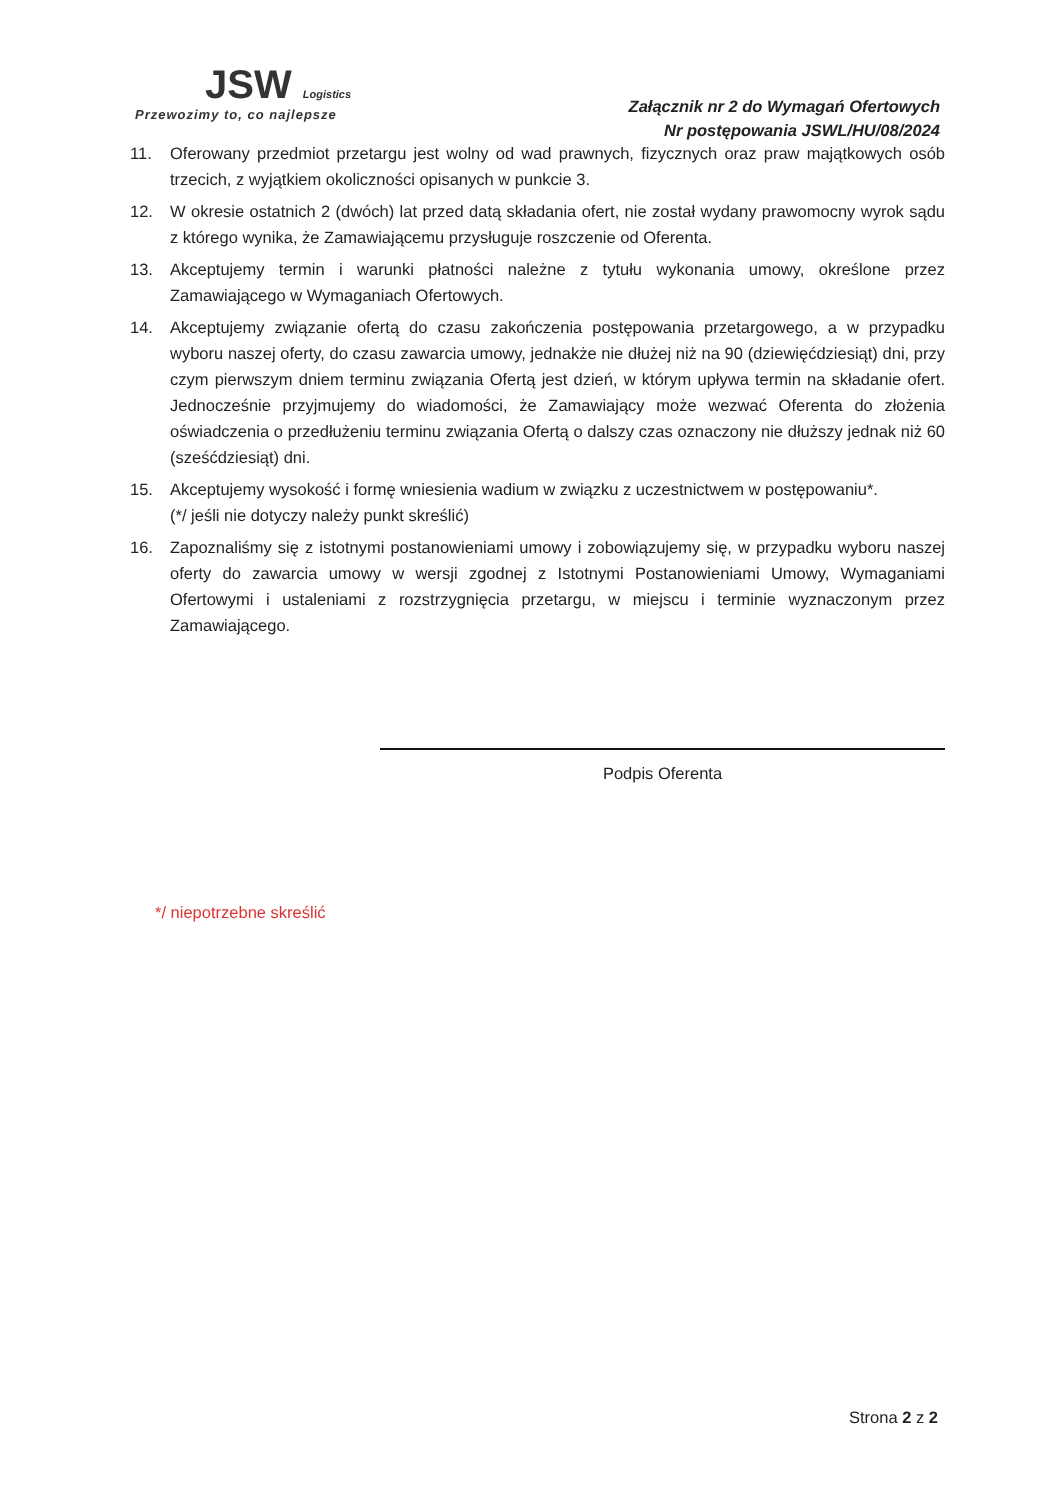JSW Logistics
Przewozimy to, co najlepsze
Załącznik nr 2 do Wymagań Ofertowych
Nr postępowania JSWL/HU/08/2024
11. Oferowany przedmiot przetargu jest wolny od wad prawnych, fizycznych oraz praw majątkowych osób trzecich, z wyjątkiem okoliczności opisanych w punkcie 3.
12. W okresie ostatnich 2 (dwóch) lat przed datą składania ofert, nie został wydany prawomocny wyrok sądu z którego wynika, że Zamawiającemu przysługuje roszczenie od Oferenta.
13. Akceptujemy termin i warunki płatności należne z tytułu wykonania umowy, określone przez Zamawiającego w Wymaganiach Ofertowych.
14. Akceptujemy związanie ofertą do czasu zakończenia postępowania przetargowego, a w przypadku wyboru naszej oferty, do czasu zawarcia umowy, jednakże nie dłużej niż na 90 (dziewięćdziesiąt) dni, przy czym pierwszym dniem terminu związania Ofertą jest dzień, w którym upływa termin na składanie ofert. Jednocześnie przyjmujemy do wiadomości, że Zamawiający może wezwać Oferenta do złożenia oświadczenia o przedłużeniu terminu związania Ofertą o dalszy czas oznaczony nie dłuższy jednak niż 60 (sześćdziesiąt) dni.
15. Akceptujemy wysokość i formę wniesienia wadium w związku z uczestnictwem w postępowaniu*.
(*/ jeśli nie dotyczy należy punkt skreślić)
16. Zapoznaliśmy się z istotnymi postanowieniami umowy i zobowiązujemy się, w przypadku wyboru naszej oferty do zawarcia umowy w wersji zgodnej z Istotnymi Postanowieniami Umowy, Wymaganiami Ofertowymi i ustaleniami z rozstrzygnięcia przetargu, w miejscu i terminie wyznaczonym przez Zamawiającego.
Podpis Oferenta
*/ niepotrzebne skreślić
Strona 2 z 2